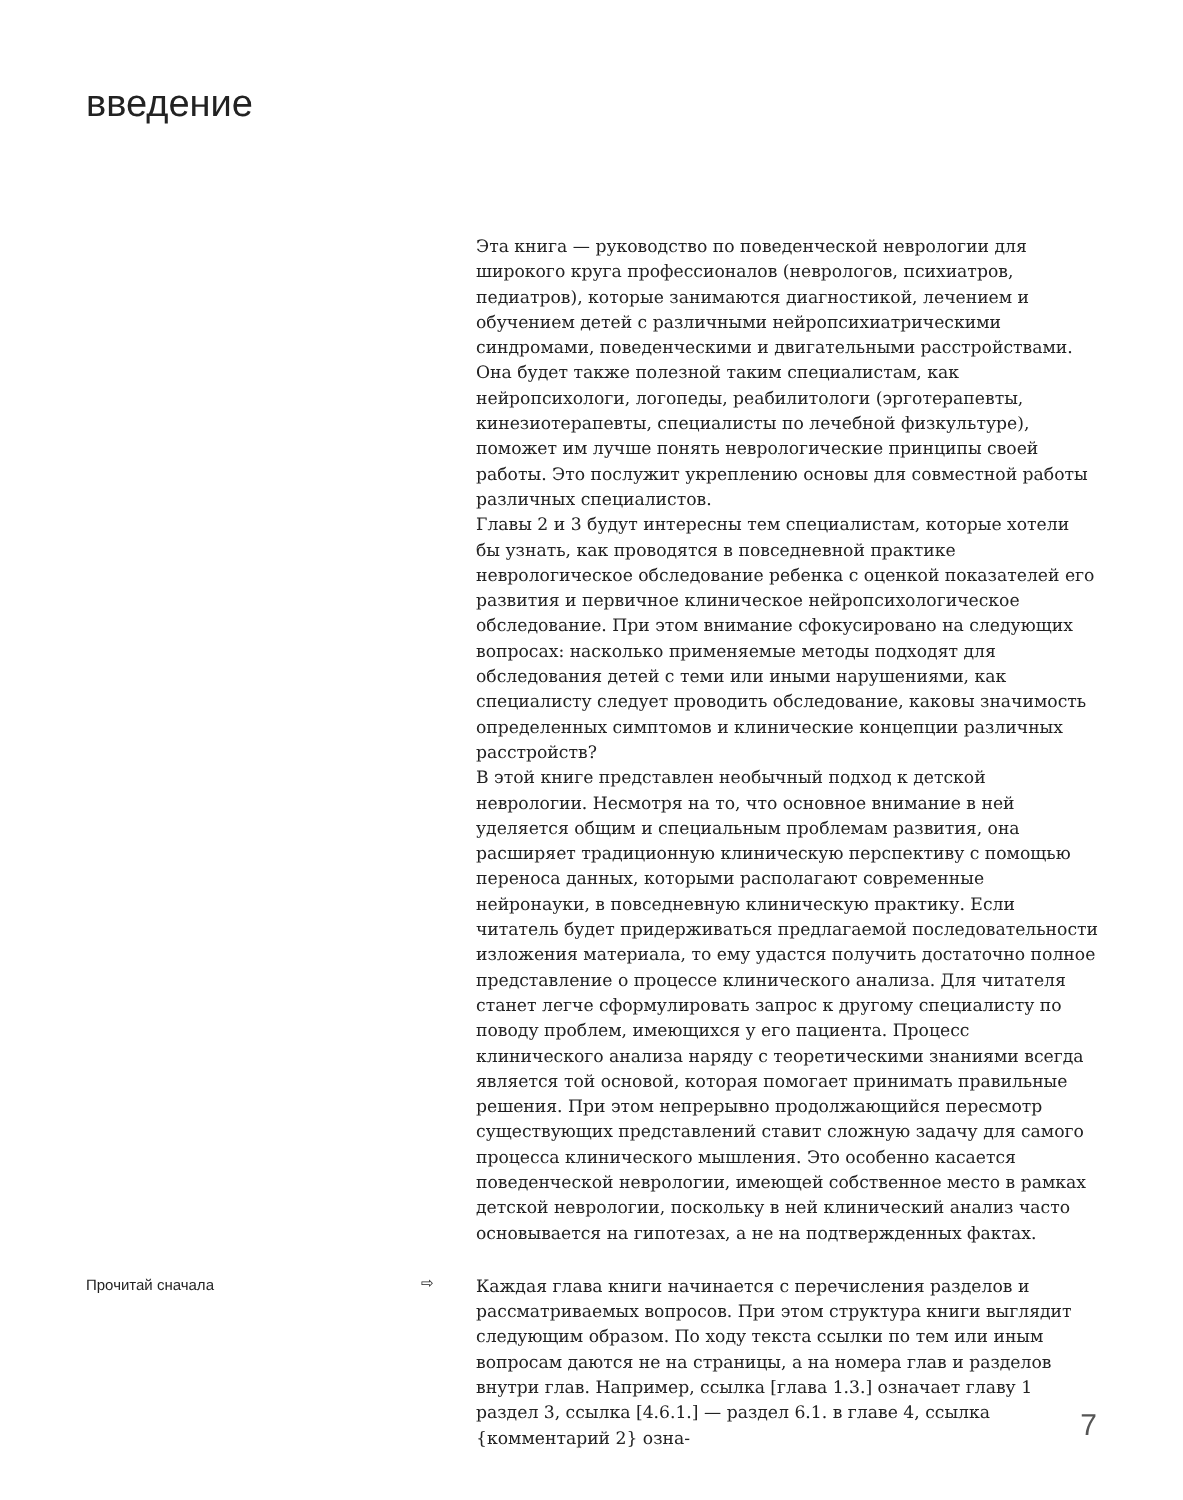введение
Эта книга — руководство по поведенческой неврологии для широкого круга профессионалов (неврологов, психиатров, педиатров), которые занимаются диагностикой, лечением и обучением детей с различными нейропсихиатрическими синдромами, поведенческими и двигательными расстройствами. Она будет также полезной таким специалистам, как нейропсихологи, логопеды, реабилитологи (эрготерапевты, кинезиотерапевты, специалисты по лечебной физкультуре), поможет им лучше понять неврологические принципы своей работы. Это послужит укреплению основы для совместной работы различных специалистов.
Главы 2 и 3 будут интересны тем специалистам, которые хотели бы узнать, как проводятся в повседневной практике неврологическое обследование ребенка с оценкой показателей его развития и первичное клиническое нейропсихологическое обследование. При этом внимание сфокусировано на следующих вопросах: насколько применяемые методы подходят для обследования детей с теми или иными нарушениями, как специалисту следует проводить обследование, каковы значимость определенных симптомов и клинические концепции различных расстройств?
В этой книге представлен необычный подход к детской неврологии. Несмотря на то, что основное внимание в ней уделяется общим и специальным проблемам развития, она расширяет традиционную клиническую перспективу с помощью переноса данных, которыми располагают современные нейронауки, в повседневную клиническую практику. Если читатель будет придерживаться предлагаемой последовательности изложения материала, то ему удастся получить достаточно полное представление о процессе клинического анализа. Для читателя станет легче сформулировать запрос к другому специалисту по поводу проблем, имеющихся у его пациента. Процесс клинического анализа наряду с теоретическими знаниями всегда является той основой, которая помогает принимать правильные решения. При этом непрерывно продолжающийся пересмотр существующих представлений ставит сложную задачу для самого процесса клинического мышления. Это особенно касается поведенческой неврологии, имеющей собственное место в рамках детской неврологии, поскольку в ней клинический анализ часто основывается на гипотезах, а не на подтвержденных фактах.
Прочитай сначала ⇨ Каждая глава книги начинается с перечисления разделов и рассматриваемых вопросов. При этом структура книги выглядит следующим образом. По ходу текста ссылки по тем или иным вопросам даются не на страницы, а на номера глав и разделов внутри глав. Например, ссылка [глава 1.3.] означает главу 1 раздел 3, ссылка [4.6.1.] — раздел 6.1. в главе 4, ссылка {комментарий 2} озна-
7